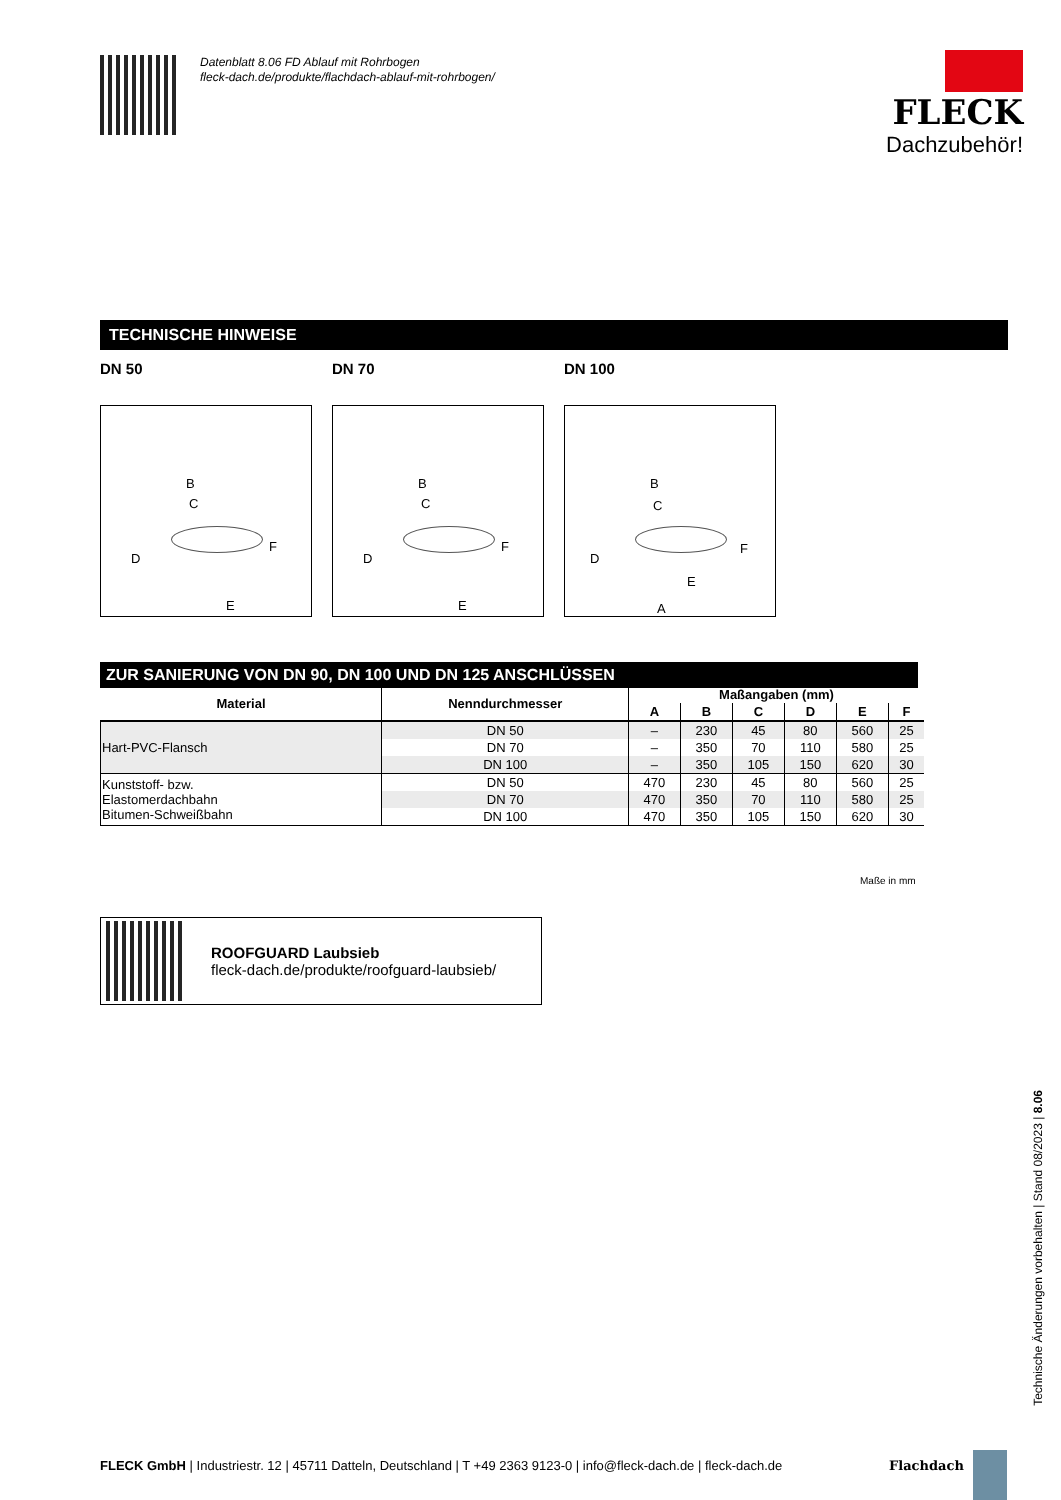Datenblatt 8.06 FD Ablauf mit Rohrbogen
fleck-dach.de/produkte/flachdach-ablauf-mit-rohrbogen/
FLECK
Dachzubehör!
TECHNISCHE HINWEISE
DN 50 DN 70 DN 100
B
C
D
F
E
B
C
D
F
E
B
C
D
F
E
A
ZUR SANIERUNG VON DN 90, DN 100 UND DN 125 ANSCHLÜSSEN
| Material | Nenndurchmesser | Maßangaben (mm) | | | | | |
| --- | --- | --- | --- | --- | --- | --- | --- |
| | | A | B | C | D | E | F |
| Hart-PVC-Flansch | DN 50 | – | 230 | 45 | 80 | 560 | 25 |
| | DN 70 | – | 350 | 70 | 110 | 580 | 25 |
| | DN 100 | – | 350 | 105 | 150 | 620 | 30 |
| Kunststoff- bzw. Elastomerdachbahn Bitumen-Schweißbahn | DN 50 | 470 | 230 | 45 | 80 | 560 | 25 |
| | DN 70 | 470 | 350 | 70 | 110 | 580 | 25 |
| | DN 100 | 470 | 350 | 105 | 150 | 620 | 30 |
Maße in mm
ROOFGUARD Laubsieb
fleck-dach.de/produkte/roofguard-laubsieb/
Technische Änderungen vorbehalten | Stand 08/2023 | 8.06
FLECK GmbH | Industriestr. 12 | 45711 Datteln, Deutschland | T +49 2363 9123-0 | info@fleck-dach.de | fleck-dach.de
Flachdach